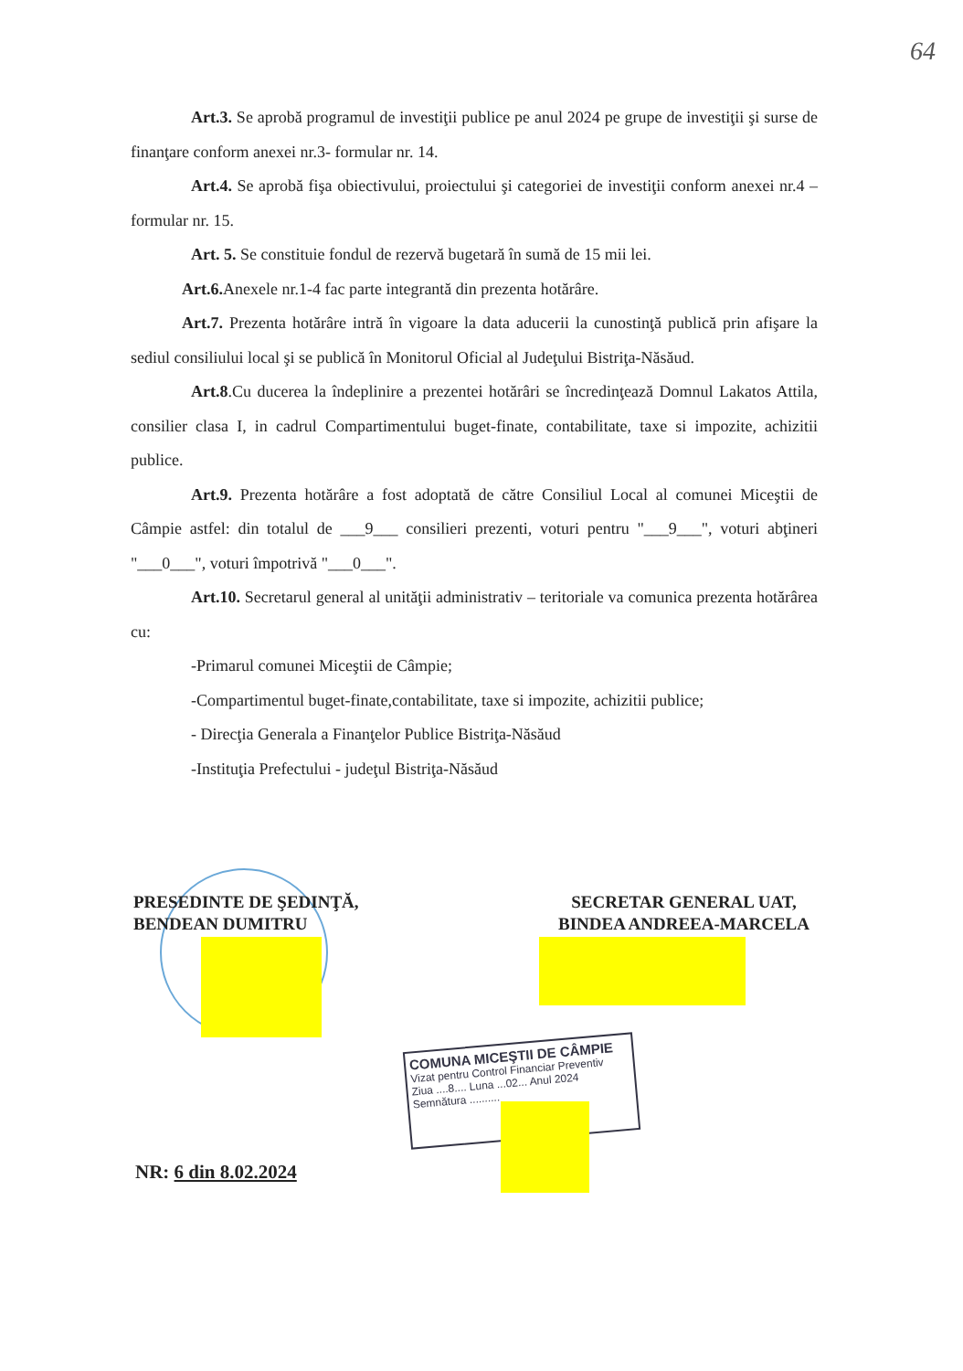64
Art.3. Se aprobă programul de investiţii publice pe anul 2024 pe grupe de investiţii şi surse de finanţare conform anexei nr.3- formular nr. 14.
Art.4. Se aprobă fişa obiectivului, proiectului şi categoriei de investiţii conform anexei nr.4 – formular nr. 15.
Art. 5. Se constituie fondul de rezervă bugetară în sumă de 15 mii lei.
Art.6. Anexele nr.1-4 fac parte integrantă din prezenta hotărâre.
Art.7. Prezenta hotărâre intră în vigoare la data aducerii la cunostinţă publică prin afişare la sediul consiliului local şi se publică în Monitorul Oficial al Judeţului Bistriţa-Năsăud.
Art.8.Cu ducerea la îndeplinire a prezentei hotărâri se încredinţează Domnul Lakatos Attila, consilier clasa I, in cadrul Compartimentului buget-finate, contabilitate, taxe si impozite, achizitii publice.
Art.9. Prezenta hotărâre a fost adoptată de către Consiliul Local al comunei Miceştii de Câmpie astfel: din totalul de ___9___ consilieri prezenti, voturi pentru "___9___", voturi abţineri "___0___", voturi împotrivă "___0___".
Art.10. Secretarul general al unităţii administrativ – teritoriale va comunica prezenta hotărârea cu:
-Primarul comunei Miceştii de Câmpie;
-Compartimentul buget-finate,contabilitate, taxe si impozite, achizitii publice;
- Direcţia Generala a Finanţelor Publice Bistriţa-Năsăud
-Instituţia Prefectului - judeţul Bistriţa-Năsăud
PRESEDINTE DE ŞEDINŢĂ,
BENDEAN DUMITRU
SECRETAR GENERAL UAT,
BINDEA ANDREEA-MARCELA
COMUNA MICEŞTII DE CÂMPIE
Vizat pentru Control Financiar Preventiv
Ziua ....8.... Luna ...02... Anul 2024
Semnătura ..........
NR: 6 din 8.02.2024